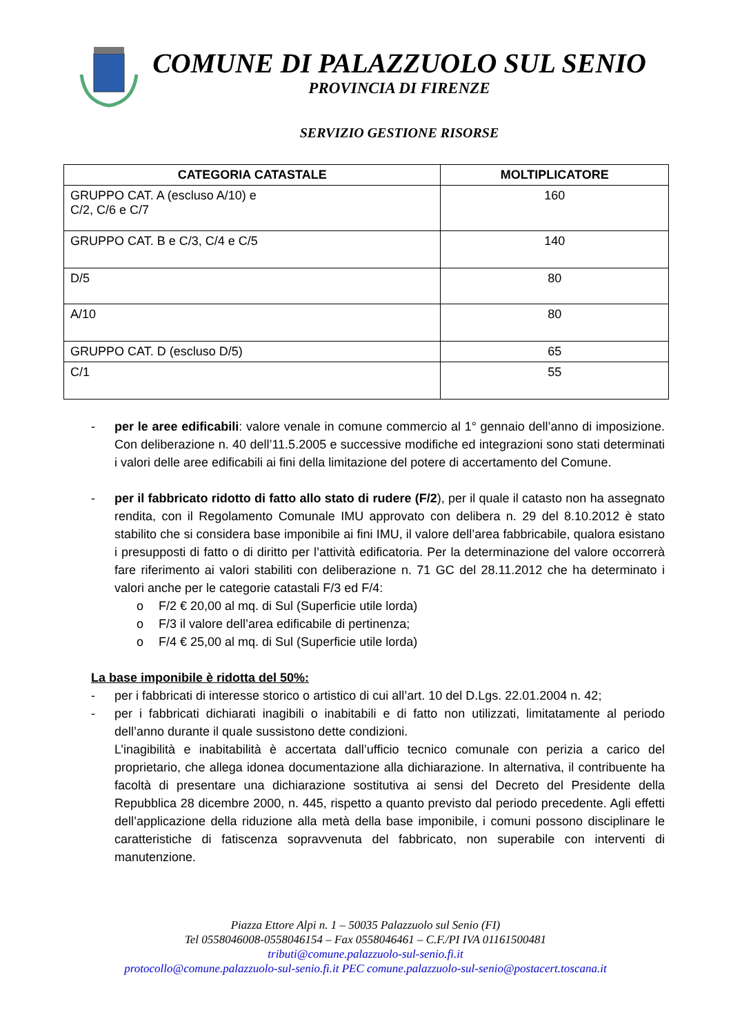COMUNE DI PALAZZUOLO SUL SENIO
PROVINCIA DI FIRENZE
SERVIZIO GESTIONE RISORSE
| CATEGORIA CATASTALE | MOLTIPLICATORE |
| --- | --- |
| GRUPPO CAT. A (escluso A/10) e C/2, C/6 e C/7 | 160 |
| GRUPPO CAT. B e C/3, C/4 e C/5 | 140 |
| D/5 | 80 |
| A/10 | 80 |
| GRUPPO CAT. D (escluso D/5) | 65 |
| C/1 | 55 |
- per le aree edificabili: valore venale in comune commercio al 1° gennaio dell’anno di imposizione. Con deliberazione n. 40 dell’11.5.2005 e successive modifiche ed integrazioni sono stati determinati i valori delle aree edificabili ai fini della limitazione del potere di accertamento del Comune.
- per il fabbricato ridotto di fatto allo stato di rudere (F/2), per il quale il catasto non ha assegnato rendita, con il Regolamento Comunale IMU approvato con delibera n. 29 del 8.10.2012 è stato stabilito che si considera base imponibile ai fini IMU, il valore dell’area fabbricabile, qualora esistano i presupposti di fatto o di diritto per l’attività edificatoria. Per la determinazione del valore occorrerà fare riferimento ai valori stabiliti con deliberazione n. 71 GC del 28.11.2012 che ha determinato i valori anche per le categorie catastali F/3 ed F/4:
o F/2 € 20,00 al mq. di Sul (Superficie utile lorda)
o F/3 il valore dell’area edificabile di pertinenza;
o F/4 € 25,00 al mq. di Sul (Superficie utile lorda)
La base imponibile è ridotta del 50%:
- per i fabbricati di interesse storico o artistico di cui all’art. 10 del D.Lgs. 22.01.2004 n. 42;
- per i fabbricati dichiarati inagibili o inabitabili e di fatto non utilizzati, limitatamente al periodo dell’anno durante il quale sussistono dette condizioni.
L’inagibilità e inabitabilità è accertata dall’ufficio tecnico comunale con perizia a carico del proprietario, che allega idonea documentazione alla dichiarazione. In alternativa, il contribuente ha facoltà di presentare una dichiarazione sostitutiva ai sensi del Decreto del Presidente della Repubblica 28 dicembre 2000, n. 445, rispetto a quanto previsto dal periodo precedente. Agli effetti dell’applicazione della riduzione alla metà della base imponibile, i comuni possono disciplinare le caratteristiche di fatiscenza sopravvenuta del fabbricato, non superabile con interventi di manutenzione.
Piazza Ettore Alpi n. 1 – 50035 Palazzuolo sul Senio (FI)
Tel 0558046008-0558046154 – Fax 0558046461 – C.F./PI IVA 01161500481
tributi@comune.palazzuolo-sul-senio.fi.it
protocollo@comune.palazzuolo-sul-senio.fi.it PEC comune.palazzuolo-sul-senio@postacert.toscana.it